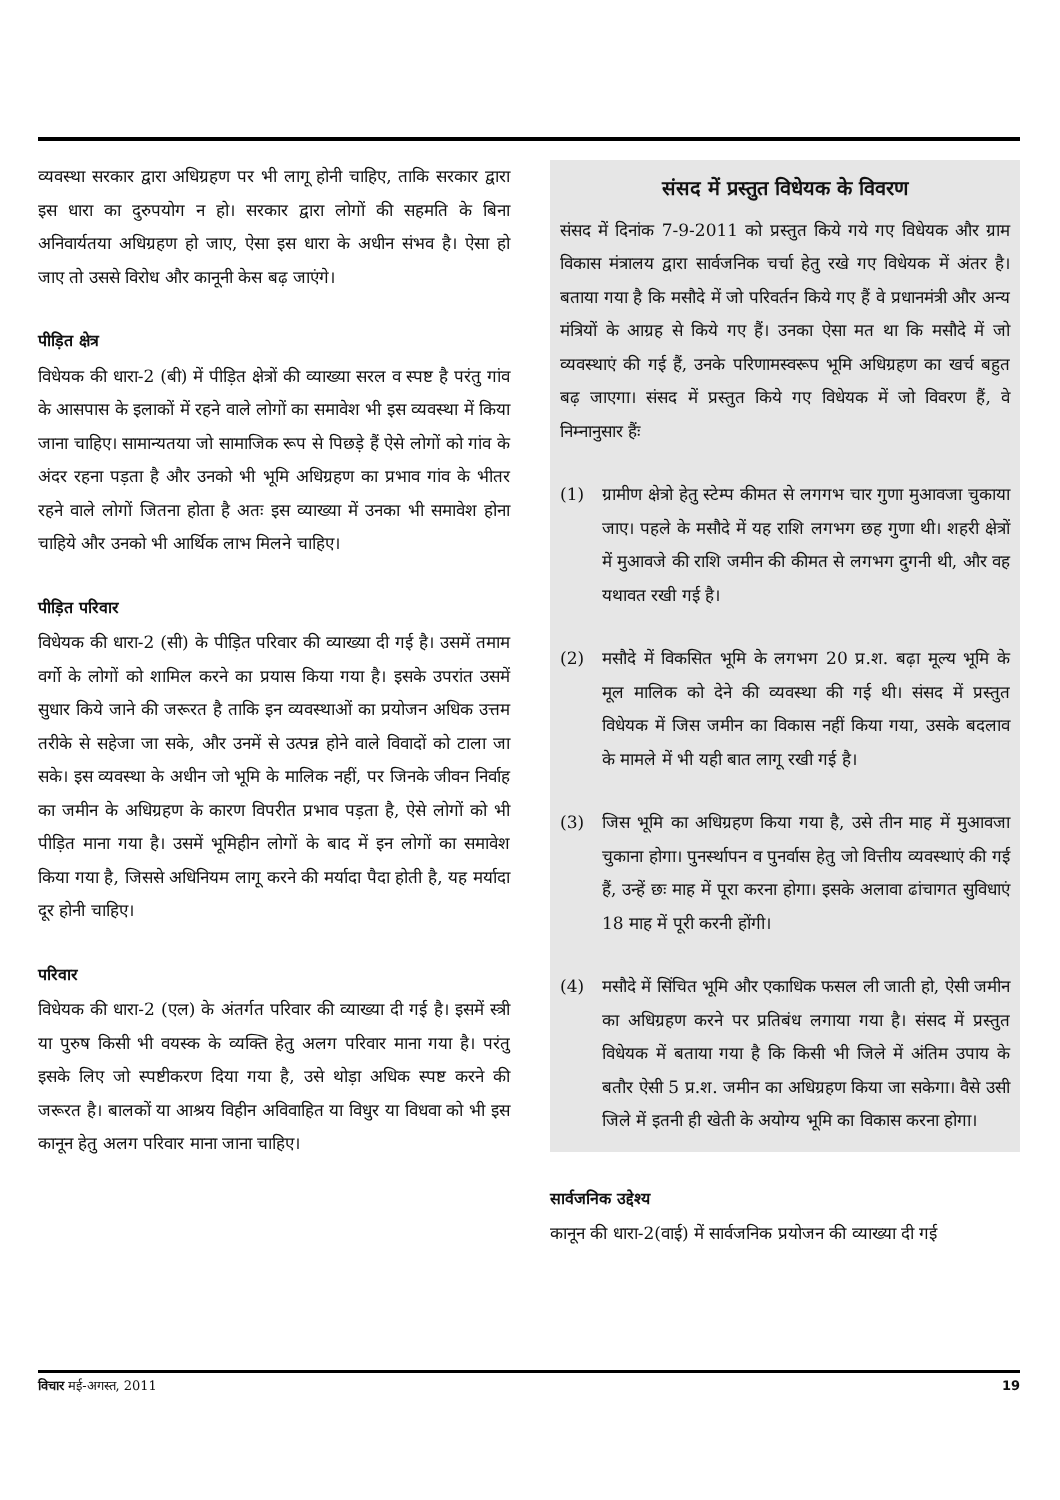व्यवस्था सरकार द्वारा अधिग्रहण पर भी लागू होनी चाहिए, ताकि सरकार द्वारा इस धारा का दुरुपयोग न हो। सरकार द्वारा लोगों की सहमति के बिना अनिवार्यतया अधिग्रहण हो जाए, ऐसा इस धारा के अधीन संभव है। ऐसा हो जाए तो उससे विरोध और कानूनी केस बढ़ जाएंगे।
पीड़ित क्षेत्र
विधेयक की धारा-2 (बी) में पीड़ित क्षेत्रों की व्याख्या सरल व स्पष्ट है परंतु गांव के आसपास के इलाकों में रहने वाले लोगों का समावेश भी इस व्यवस्था में किया जाना चाहिए। सामान्यतया जो सामाजिक रूप से पिछड़े हैं ऐसे लोगों को गांव के अंदर रहना पड़ता है और उनको भी भूमि अधिग्रहण का प्रभाव गांव के भीतर रहने वाले लोगों जितना होता है अतः इस व्याख्या में उनका भी समावेश होना चाहिये और उनको भी आर्थिक लाभ मिलने चाहिए।
पीड़ित परिवार
विधेयक की धारा-2 (सी) के पीड़ित परिवार की व्याख्या दी गई है। उसमें तमाम वर्गो के लोगों को शामिल करने का प्रयास किया गया है। इसके उपरांत उसमें सुधार किये जाने की जरूरत है ताकि इन व्यवस्थाओं का प्रयोजन अधिक उत्तम तरीके से सहेजा जा सके, और उनमें से उत्पन्न होने वाले विवादों को टाला जा सके। इस व्यवस्था के अधीन जो भूमि के मालिक नहीं, पर जिनके जीवन निर्वाह का जमीन के अधिग्रहण के कारण विपरीत प्रभाव पड़ता है, ऐसे लोगों को भी पीड़ित माना गया है। उसमें भूमिहीन लोगों के बाद में इन लोगों का समावेश किया गया है, जिससे अधिनियम लागू करने की मर्यादा पैदा होती है, यह मर्यादा दूर होनी चाहिए।
परिवार
विधेयक की धारा-2 (एल) के अंतर्गत परिवार की व्याख्या दी गई है। इसमें स्त्री या पुरुष किसी भी वयस्क के व्यक्ति हेतु अलग परिवार माना गया है। परंतु इसके लिए जो स्पष्टीकरण दिया गया है, उसे थोड़ा अधिक स्पष्ट करने की जरूरत है। बालकों या आश्रय विहीन अविवाहित या विधुर या विधवा को भी इस कानून हेतु अलग परिवार माना जाना चाहिए।
संसद में प्रस्तुत विधेयक के विवरण
संसद में दिनांक 7-9-2011 को प्रस्तुत किये गये गए विधेयक और ग्राम विकास मंत्रालय द्वारा सार्वजनिक चर्चा हेतु रखे गए विधेयक में अंतर है। बताया गया है कि मसौदे में जो परिवर्तन किये गए हैं वे प्रधानमंत्री और अन्य मंत्रियों के आग्रह से किये गए हैं। उनका ऐसा मत था कि मसौदे में जो व्यवस्थाएं की गई हैं, उनके परिणामस्वरूप भूमि अधिग्रहण का खर्च बहुत बढ़ जाएगा। संसद में प्रस्तुत किये गए विधेयक में जो विवरण हैं, वे निम्नानुसार हैंः
(1) ग्रामीण क्षेत्रो हेतु स्टेम्प कीमत से लगगभ चार गुणा मुआवजा चुकाया जाए। पहले के मसौदे में यह राशि लगभग छह गुणा थी। शहरी क्षेत्रों में मुआवजे की राशि जमीन की कीमत से लगभग दुगनी थी, और वह यथावत रखी गई है।
(2) मसौदे में विकसित भूमि के लगभग 20 प्र.श. बढ़ा मूल्य भूमि के मूल मालिक को देने की व्यवस्था की गई थी। संसद में प्रस्तुत विधेयक में जिस जमीन का विकास नहीं किया गया, उसके बदलाव के मामले में भी यही बात लागू रखी गई है।
(3) जिस भूमि का अधिग्रहण किया गया है, उसे तीन माह में मुआवजा चुकाना होगा। पुनर्स्थापन व पुनर्वास हेतु जो वित्तीय व्यवस्थाएं की गई हैं, उन्हें छः माह में पूरा करना होगा। इसके अलावा ढांचागत सुविधाएं 18 माह में पूरी करनी होंगी।
(4) मसौदे में सिंचित भूमि और एकाधिक फसल ली जाती हो, ऐसी जमीन का अधिग्रहण करने पर प्रतिबंध लगाया गया है। संसद में प्रस्तुत विधेयक में बताया गया है कि किसी भी जिले में अंतिम उपाय के बतौर ऐसी 5 प्र.श. जमीन का अधिग्रहण किया जा सकेगा। वैसे उसी जिले में इतनी ही खेती के अयोग्य भूमि का विकास करना होगा।
सार्वजनिक उद्देश्य
कानून की धारा-2(वाई) में सार्वजनिक प्रयोजन की व्याख्या दी गई
विचार मई-अगस्त, 2011 19